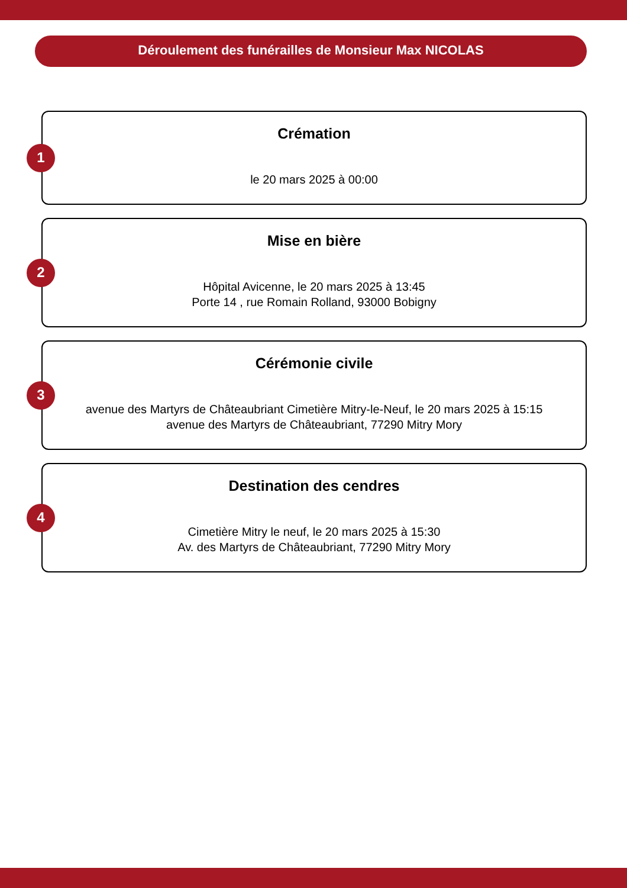Déroulement des funérailles de Monsieur Max NICOLAS
1
Crémation
le 20 mars 2025 à 00:00
2
Mise en bière
Hôpital Avicenne, le 20 mars 2025 à 13:45
Porte 14 , rue Romain Rolland, 93000 Bobigny
3
Cérémonie civile
avenue des Martyrs de Châteaubriant Cimetière Mitry-le-Neuf, le 20 mars 2025 à 15:15
avenue des Martyrs de Châteaubriant, 77290 Mitry Mory
4
Destination des cendres
Cimetière Mitry le neuf, le 20 mars 2025 à 15:30
Av. des Martyrs de Châteaubriant, 77290 Mitry Mory